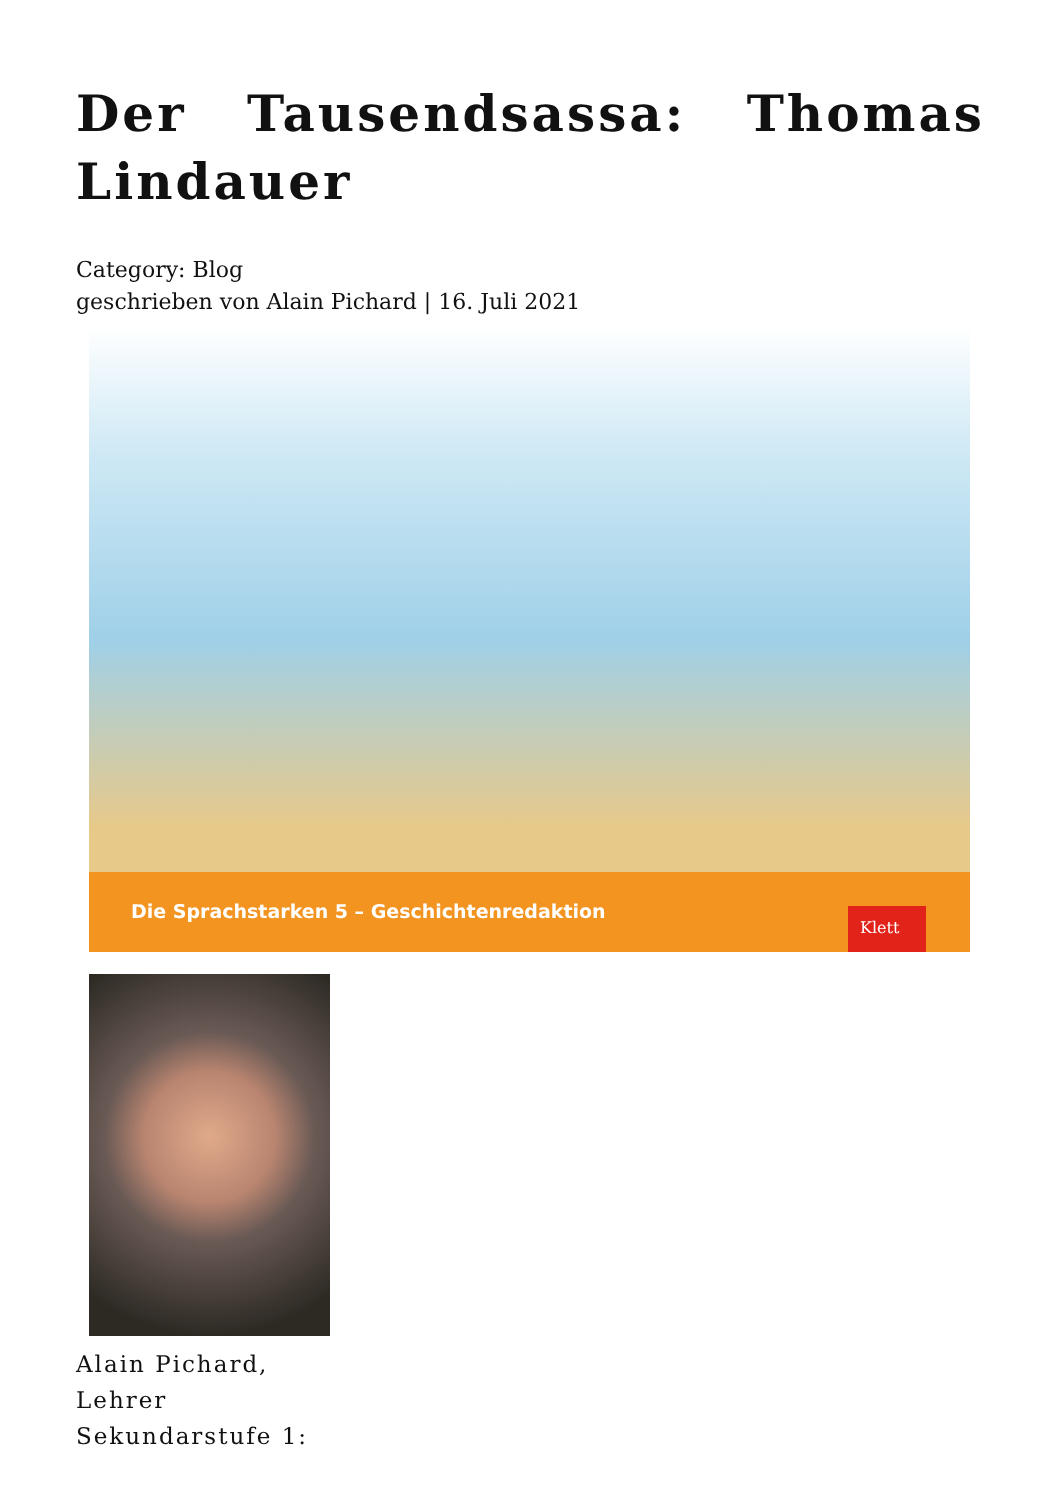Der Tausendsassa: Thomas Lindauer
Category: Blog
geschrieben von Alain Pichard | 16. Juli 2021
Die Sprachstarken 5 – Geschichtenredaktion
Klett
Alain Pichard, Lehrer Sekundarstufe 1: